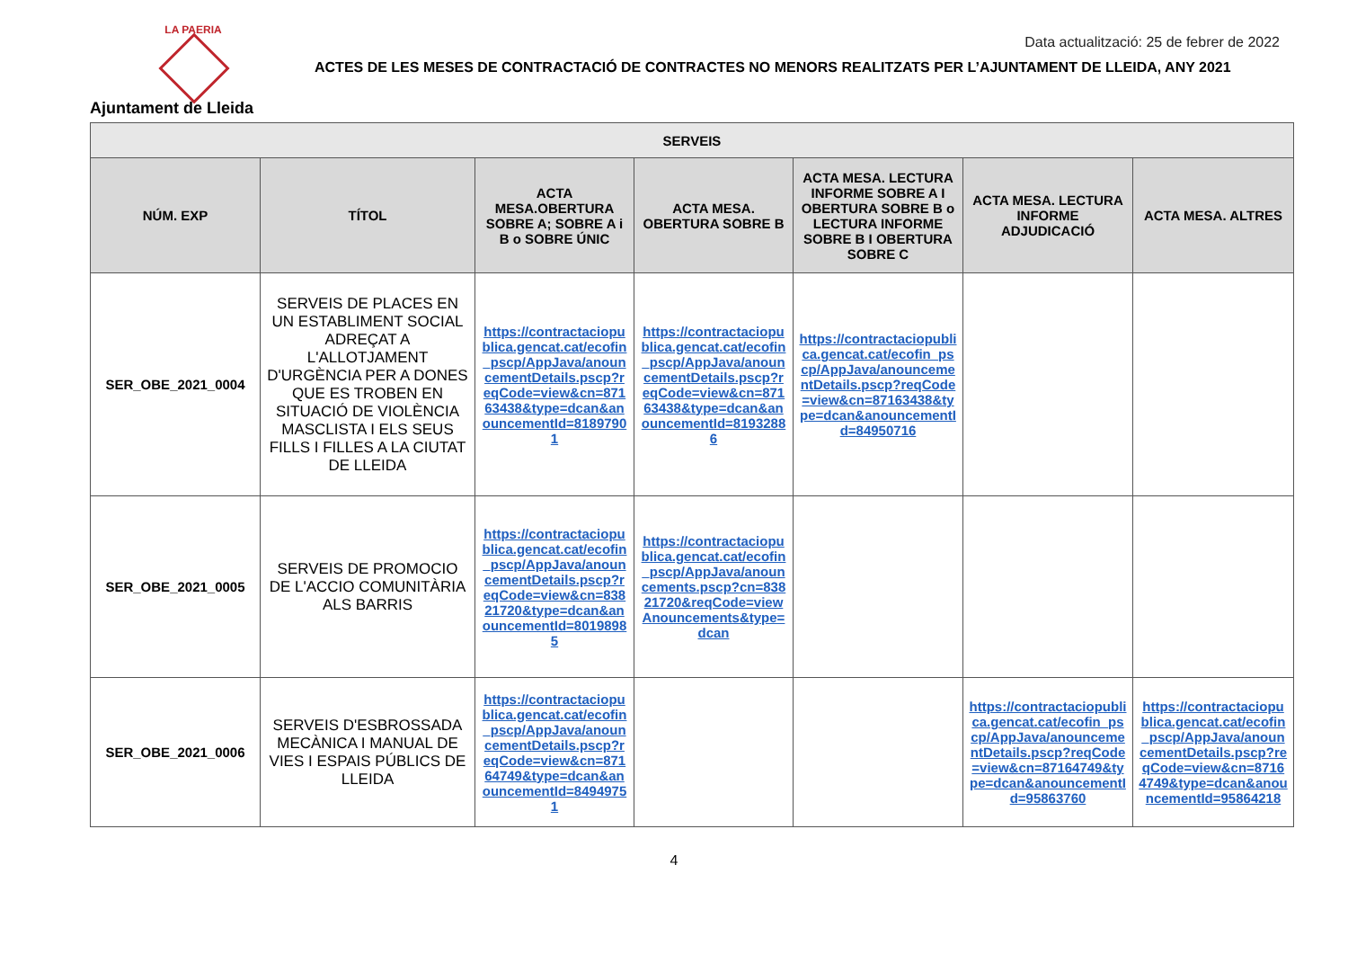LA PAERIA
Ajuntament de Lleida
Data actualització: 25 de febrer de 2022
ACTES DE LES MESES DE CONTRACTACIÓ DE CONTRACTES NO MENORS REALITZATS PER L’AJUNTAMENT DE LLEIDA, ANY 2021
| SERVEIS | | | | | | |
| --- | --- | --- | --- | --- | --- | --- |
| NÚM. EXP | TÍTOL | ACTA MESA.OBERTURA SOBRE A; SOBRE A i B o SOBRE ÚNIC | ACTA MESA. OBERTURA SOBRE B | ACTA MESA. LECTURA INFORME SOBRE A I OBERTURA SOBRE B o LECTURA INFORME SOBRE B I OBERTURA SOBRE C | ACTA MESA. LECTURA INFORME ADJUDICACIÓ | ACTA MESA. ALTRES |
| SER_OBE_2021_0004 | SERVEIS DE PLACES EN UN ESTABLIMENT SOCIAL ADREÇAT A L'ALLOTJAMENT D'URGÈNCIA PER A DONES QUE ES TROBEN EN SITUACIÓ DE VIOLÈNCIA MASCLISTA I ELS SEUS FILLS I FILLES A LA CIUTAT DE LLEIDA | https://contractaciopublica.gencat.cat/ecofin_pscp/AppJava/anouncementDetails.pscp?reqCode=view&cn=87163438&type=dcan&anouncementId=81897901 | https://contractaciopublica.gencat.cat/ecofin_pscp/AppJava/anouncementDetails.pscp?reqCode=view&cn=87163438&type=dcan&anouncementId=81932886 | https://contractaciopublica.gencat.cat/ecofin_pscp/AppJava/anouncementDetails.pscp?reqCode=view&cn=87163438&type=dcan&anouncementId=84950716 | | |
| SER_OBE_2021_0005 | SERVEIS DE PROMOCIO DE L'ACCIO COMUNITÀRIA ALS BARRIS | https://contractaciopublica.gencat.cat/ecofin_pscp/AppJava/anouncementDetails.pscp?reqCode=view&cn=83821720&type=dcan&anouncementId=80198985 | https://contractaciopublica.gencat.cat/ecofin_pscp/AppJava/anouncements.pscp?cn=83821720&reqCode=viewAnouncements&type=dcan | | | |
| SER_OBE_2021_0006 | SERVEIS D'ESBROSSADA MECÀNICA I MANUAL DE VIES I ESPAIS PÚBLICS DE LLEIDA | https://contractaciopublica.gencat.cat/ecofin_pscp/AppJava/anouncementDetails.pscp?reqCode=view&cn=87164749&type=dcan&anouncementId=84949751 | | | https://contractaciopublica.gencat.cat/ecofin_pscp/AppJava/anouncementDetails.pscp?reqCode=view&cn=87164749&type=dcan&anouncementId=95863760 | https://contractaciopublica.gencat.cat/ecofin_pscp/AppJava/anouncementDetails.pscp?reqCode=view&cn=87164749&type=dcan&anouncementId=95864218 |
4